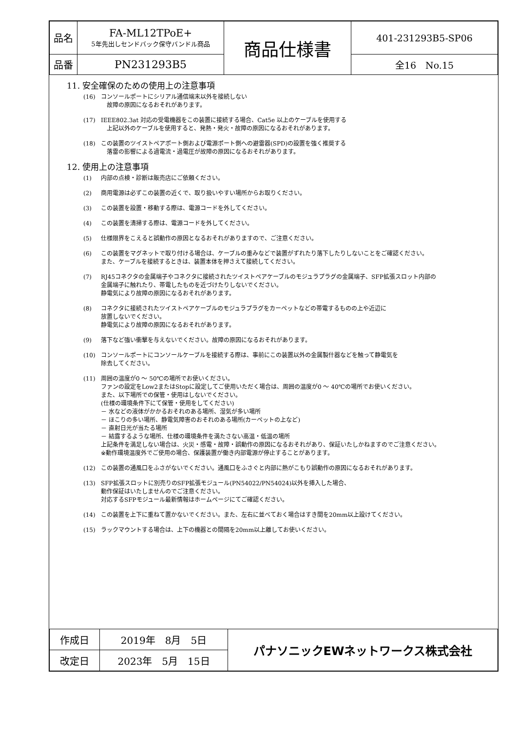| 品名 | FA-ML12TPoE+ 5年先出しセンドバック保守バンドル商品 | 商品仕様書 | 401-231293B5-SP06 |
| 品番 | PN231293B5 | | 全16 No.15 |
11. 安全確保のための使用上の注意事項
(16) コンソールポートにシリアル通信端末以外を接続しない
　故障の原因になるおそれがあります。
(17) IEEE802.3at 対応の受電機器をこの装置に接続する場合、Cat5e 以上のケーブルを使用する
　上記以外のケーブルを使用すると、発熱・発火・故障の原因になるおそれがあります。
(18) この装置のツイストペアポート側および電源ポート側への避雷器(SPD)の設置を強く推奨する
　落雷の影響による過電流・過電圧が故障の原因になるおそれがあります。
12. 使用上の注意事項
(1) 内部の点検・診断は販売店にご依頼ください。
(2) 商用電源は必ずこの装置の近くで、取り扱いやすい場所からお取りください。
(3) この装置を設置・移動する際は、電源コードを外してください。
(4) この装置を清掃する際は、電源コードを外してください。
(5) 仕様限界をこえると誤動作の原因となるおそれがありますので、ご注意ください。
(6) この装置をマグネットで取り付ける場合は、ケーブルの重みなどで装置がずれたり落下したりしないことをご確認ください。
また、ケーブルを接続するときは、装置本体を押さえて接続してください。
(7) RJ45コネクタの金属端子やコネクタに接続されたツイストペアケーブルのモジュラプラグの金属端子、SFP拡張スロット内部の
金属端子に触れたり、帯電したものを近づけたりしないでください。
静電気により故障の原因になるおそれがあります。
(8) コネクタに接続されたツイストペアケーブルのモジュラプラグをカーペットなどの帯電するものの上や近辺に
放置しないでください。
静電気により故障の原因になるおそれがあります。
(9) 落下など強い衝撃を与えないでください。故障の原因になるおそれがあります。
(10) コンソールポートにコンソールケーブルを接続する際は、事前にこの装置以外の金属製什器などを触って静電気を
除去してください。
(11) 周囲の温度が0 ～ 50℃の場所でお使いください。
ファンの設定をLow2またはStopに設定してご使用いただく場合は、周囲の温度が0 ～ 40℃の場所でお使いください。
また、以下場所での保管・使用はしないでください。
(仕様の環境条件下にて保管・使用をしてください)
－ 水などの液体がかかるおそれのある場所、湿気が多い場所
－ ほこりの多い場所、静電気障害のおそれのある場所(カーペットの上など)
－ 直射日光が当たる場所
－ 結露するような場所、仕様の環境条件を満たさない高温・低温の場所
上記条件を満足しない場合は、火災・感電・故障・誤動作の原因になるおそれがあり、保証いたしかねますのでご注意ください。
※動作環境温度外でご使用の場合、保護装置が働き内部電源が停止することがあります。
(12) この装置の通風口をふさがないでください。通風口をふさぐと内部に熱がこもり誤動作の原因になるおそれがあります。
(13) SFP拡張スロットに別売りのSFP拡張モジュール(PN54022/PN54024)以外を挿入した場合、
動作保証はいたしませんのでご注意ください。
対応するSFPモジュール最新情報はホームページにてご確認ください。
(14) この装置を上下に重ねて置かないでください。また、左右に並べておく場合はすき間を20mm以上設けてください。
(15) ラックマウントする場合は、上下の機器との間隔を20mm以上離してお使いください。
| 作成日 | 2019年 8月 5日 | パナソニックEWネットワークス株式会社 |
| 改定日 | 2023年 5月 15日 | |